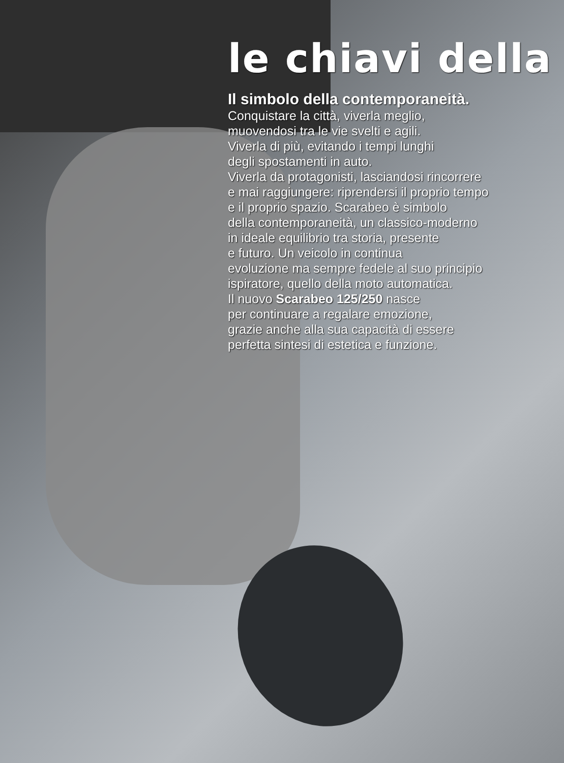le chiavi della
Il simbolo della contemporaneità.
Conquistare la città, viverla meglio,
muovendosi tra le vie svelti e agili.
Viverla di più, evitando i tempi lunghi
degli spostamenti in auto.
Viverla da protagonisti, lasciandosi rincorrere
e mai raggiungere: riprendersi il proprio tempo
e il proprio spazio. Scarabeo è simbolo
della contemporaneità, un classico-moderno
in ideale equilibrio tra storia, presente
e futuro. Un veicolo in continua
evoluzione ma sempre fedele al suo principio
ispiratore, quello della moto automatica.
Il nuovo Scarabeo 125/250 nasce
per continuare a regalare emozione,
grazie anche alla sua capacità di essere
perfetta sintesi di estetica e funzione.